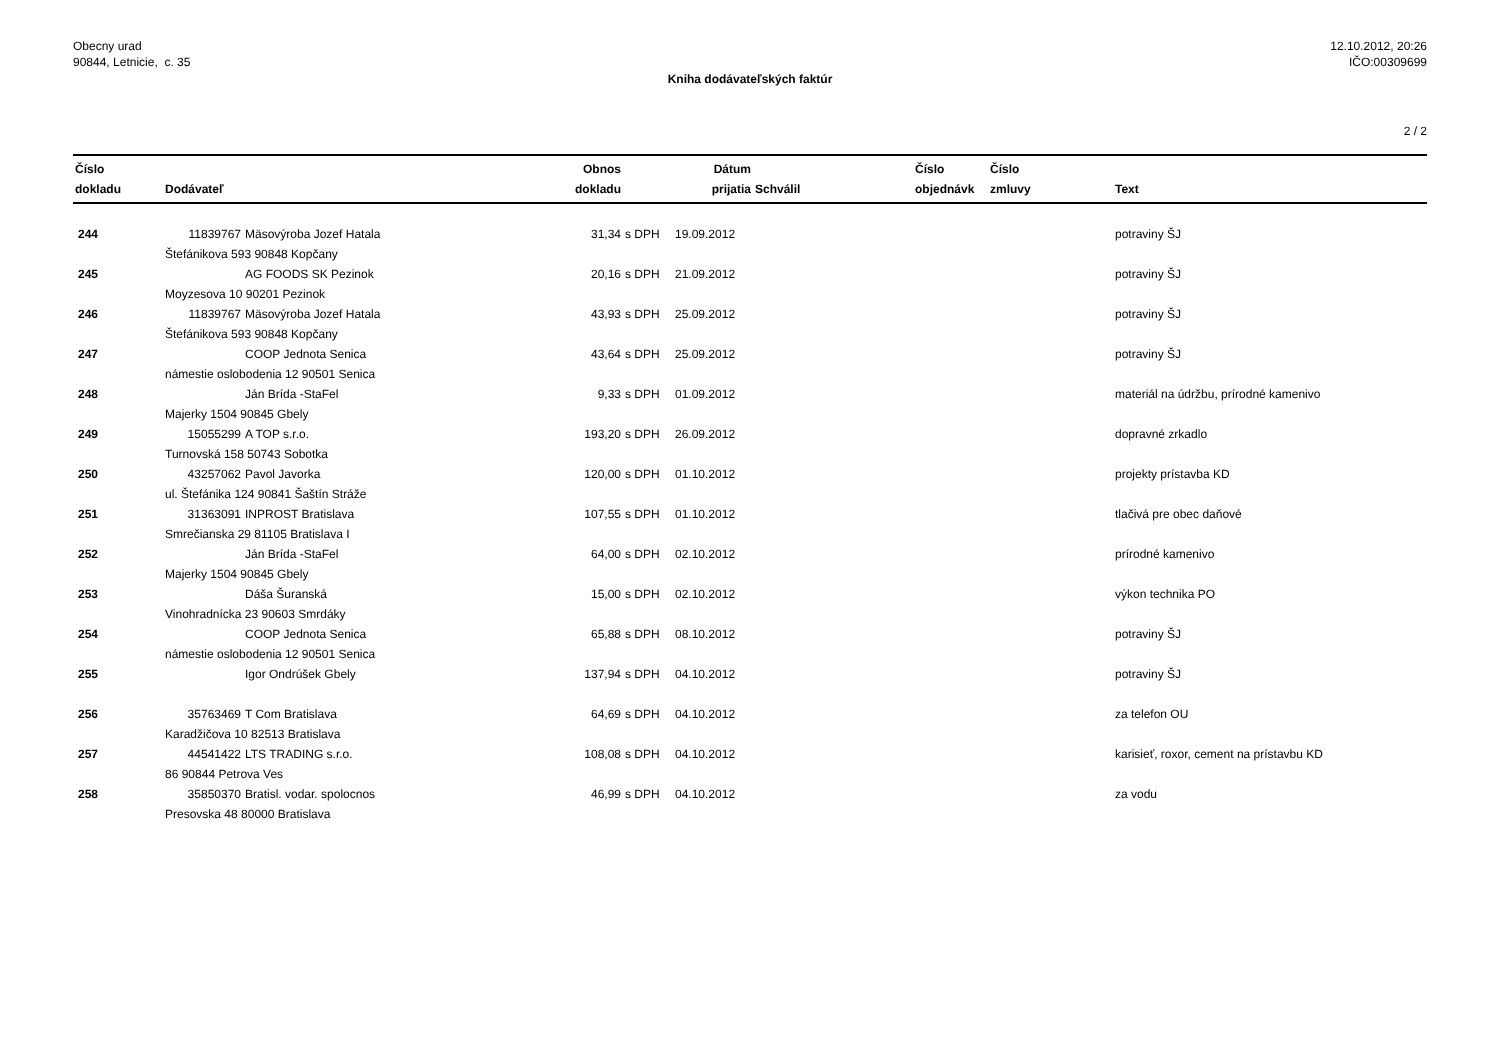Obecny urad
90844, Letnicie, c. 35
12.10.2012, 20:26
IČO:00309699
Kniha dodávateľských faktúr
2 / 2
| Číslo dokladu | Dodávateľ | | Obnos dokladu | | Dátum prijatia | Schválil | Číslo objednávk | Číslo zmluvy | Text |
| --- | --- | --- | --- | --- | --- | --- | --- | --- | --- |
| 244 | 11839767 | Mäsovýroba Jozef Hatala | 31,34 | s DPH | 19.09.2012 | | | | potraviny ŠJ |
| | Štefánikova 593 90848 Kopčany | | | | | | | | |
| 245 | | AG FOODS SK Pezinok | 20,16 | s DPH | 21.09.2012 | | | | potraviny ŠJ |
| | Moyzesova 10 90201 Pezinok | | | | | | | | |
| 246 | 11839767 | Mäsovýroba Jozef Hatala | 43,93 | s DPH | 25.09.2012 | | | | potraviny ŠJ |
| | Štefánikova 593 90848 Kopčany | | | | | | | | |
| 247 | | COOP Jednota Senica | 43,64 | s DPH | 25.09.2012 | | | | potraviny ŠJ |
| | námestie oslobodenia 12 90501 Senica | | | | | | | | |
| 248 | | Ján Brída -StaFel | 9,33 | s DPH | 01.09.2012 | | | | materiál na údržbu, prírodné kamenivo |
| | Majerky 1504 90845 Gbely | | | | | | | | |
| 249 | 15055299 | A TOP s.r.o. | 193,20 | s DPH | 26.09.2012 | | | | dopravné zrkadlo |
| | Turnovská 158 50743 Sobotka | | | | | | | | |
| 250 | 43257062 | Pavol Javorka | 120,00 | s DPH | 01.10.2012 | | | | projekty prístavba KD |
| | ul. Štefánika 124 90841 Šaštín Stráže | | | | | | | | |
| 251 | 31363091 | INPROST Bratislava | 107,55 | s DPH | 01.10.2012 | | | | tlačivá pre obec daňové |
| | Smrečianska 29 81105 Bratislava I | | | | | | | | |
| 252 | | Ján Brída -StaFel | 64,00 | s DPH | 02.10.2012 | | | | prírodné kamenivo |
| | Majerky 1504 90845 Gbely | | | | | | | | |
| 253 | | Dáša Šuranská | 15,00 | s DPH | 02.10.2012 | | | | výkon technika PO |
| | Vinohradnícka 23 90603 Smrdáky | | | | | | | | |
| 254 | | COOP Jednota Senica | 65,88 | s DPH | 08.10.2012 | | | | potraviny ŠJ |
| | námestie oslobodenia 12 90501 Senica | | | | | | | | |
| 255 | | Igor Ondrúšek Gbely | 137,94 | s DPH | 04.10.2012 | | | | potraviny ŠJ |
| 256 | 35763469 | T Com Bratislava | 64,69 | s DPH | 04.10.2012 | | | | za telefon OU |
| | Karadžičova 10 82513 Bratislava | | | | | | | | |
| 257 | 44541422 | LTS TRADING s.r.o. | 108,08 | s DPH | 04.10.2012 | | | | karisieť, roxor, cement na prístavbu KD |
| | 86 90844 Petrova Ves | | | | | | | | |
| 258 | 35850370 | Bratisl. vodar. spolocnos | 46,99 | s DPH | 04.10.2012 | | | | za vodu |
| | Presovska 48 80000 Bratislava | | | | | | | | |